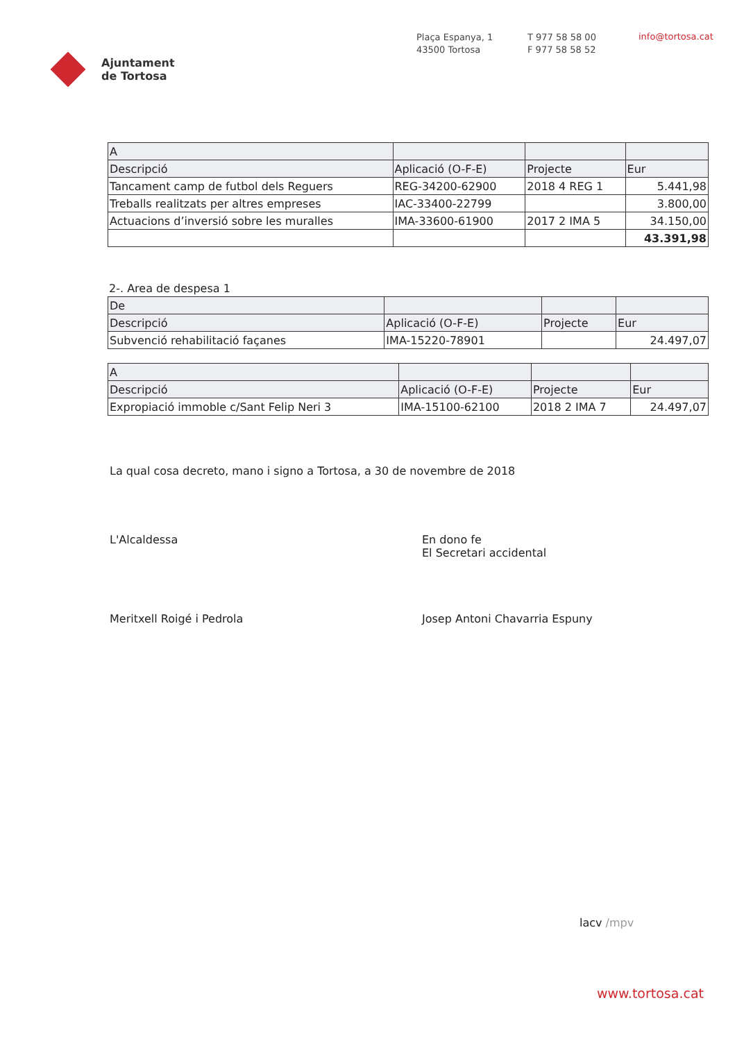Ajuntament
de Tortosa
Plaça Espanya, 1
43500 Tortosa
T 977 58 58 00
F 977 58 58 52
info@tortosa.cat
| A | | | |
| Descripció | Aplicació (O-F-E) | Projecte | Eur |
| Tancament camp de futbol dels Reguers | REG-34200-62900 | 2018 4 REG 1 | 5.441,98 |
| Treballs realitzats per altres empreses | IAC-33400-22799 | | 3.800,00 |
| Actuacions d’inversió sobre les muralles | IMA-33600-61900 | 2017 2 IMA 5 | 34.150,00 |
| | | | 43.391,98 |
2-. Area de despesa 1
| De | | | |
| Descripció | Aplicació (O-F-E) | Projecte | Eur |
| Subvenció rehabilitació façanes | IMA-15220-78901 | | 24.497,07 |
| A | | | |
| Descripció | Aplicació (O-F-E) | Projecte | Eur |
| Expropiació immoble c/Sant Felip Neri 3 | IMA-15100-62100 | 2018 2 IMA 7 | 24.497,07 |
La qual cosa decreto, mano i signo a Tortosa, a 30 de novembre de 2018
L'Alcaldessa
Meritxell Roigé i Pedrola
En dono fe
El Secretari accidental
Josep Antoni Chavarria Espuny
lacv /mpv
www.tortosa.cat